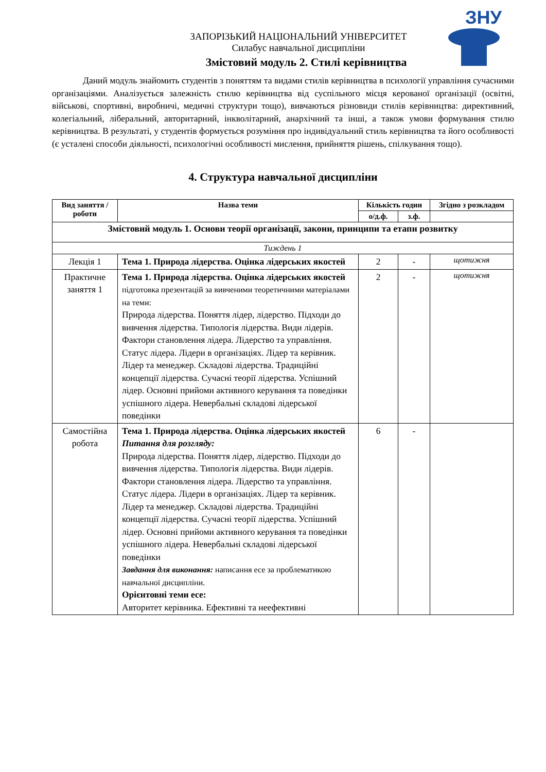ЗНУ
ЗАПОРІЗЬКИЙ НАЦІОНАЛЬНИЙ УНІВЕРСИТЕТ
Силабус навчальної дисципліни
Змістовий модуль 2. Стилі керівництва
Даний модуль знайомить студентів з поняттям та видами стилів керівництва в психології управління сучасними організаціями. Аналізується залежність стилю керівництва від суспільного місця керованої організації (освітні, військові, спортивні, виробничі, медичні структури тощо), вивчаються різновиди стилів керівництва: директивний, колегіальний, ліберальний, авторитарний, інкволітарний, анархічний та інші, а також умови формування стилю керівництва. В результаті, у студентів формується розуміння про індивідуальний стиль керівництва та його особливості (є усталені способи діяльності, психологічні особливості мислення, прийняття рішень, спілкування тощо).
4. Структура навчальної дисципліни
| Вид заняття /роботи | Назва теми | Кількість годин | | Згідно з розкладом |
| --- | --- | --- | --- | --- |
| | | о/д.ф. | з.ф. | |
| Змістовий модуль 1. Основи теорії організації, закони, принципи та етапи розвитку | | | | |
| Тиждень 1 | | | | |
| Лекція 1 | Тема 1. Природа лідерства. Оцінка лідерських якостей | 2 | - | щотижня |
| Практичне заняття 1 | Тема 1. Природа лідерства. Оцінка лідерських якостей підготовка презентацій за вивченими теоретичними матеріалами на теми: Природа лідерства. Поняття лідер, лідерство. Підходи до вивчення лідерства. Типологія лідерства. Види лідерів. Фактори становлення лідера. Лідерство та управління. Статус лідера. Лідери в організаціях. Лідер та керівник. Лідер та менеджер. Складові лідерства. Традиційні концепції лідерства. Сучасні теорії лідерства. Успішний лідер. Основні прийоми активного керування та поведінки успішного лідера. Невербальні складові лідерської поведінки | 2 | - | щотижня |
| Самостійна робота | Тема 1. Природа лідерства. Оцінка лідерських якостей Питання для розгляду: Природа лідерства. Поняття лідер, лідерство. Підходи до вивчення лідерства. Типологія лідерства. Види лідерів. Фактори становлення лідера. Лідерство та управління. Статус лідера. Лідери в організаціях. Лідер та керівник. Лідер та менеджер. Складові лідерства. Традиційні концепції лідерства. Сучасні теорії лідерства. Успішний лідер. Основні прийоми активного керування та поведінки успішного лідера. Невербальні складові лідерської поведінки Завдання для виконання: написання есе за проблематикою навчальної дисципліни. Орієнтовні теми есе: Авторитет керівника. Ефективні та неефективні | 6 | - | |